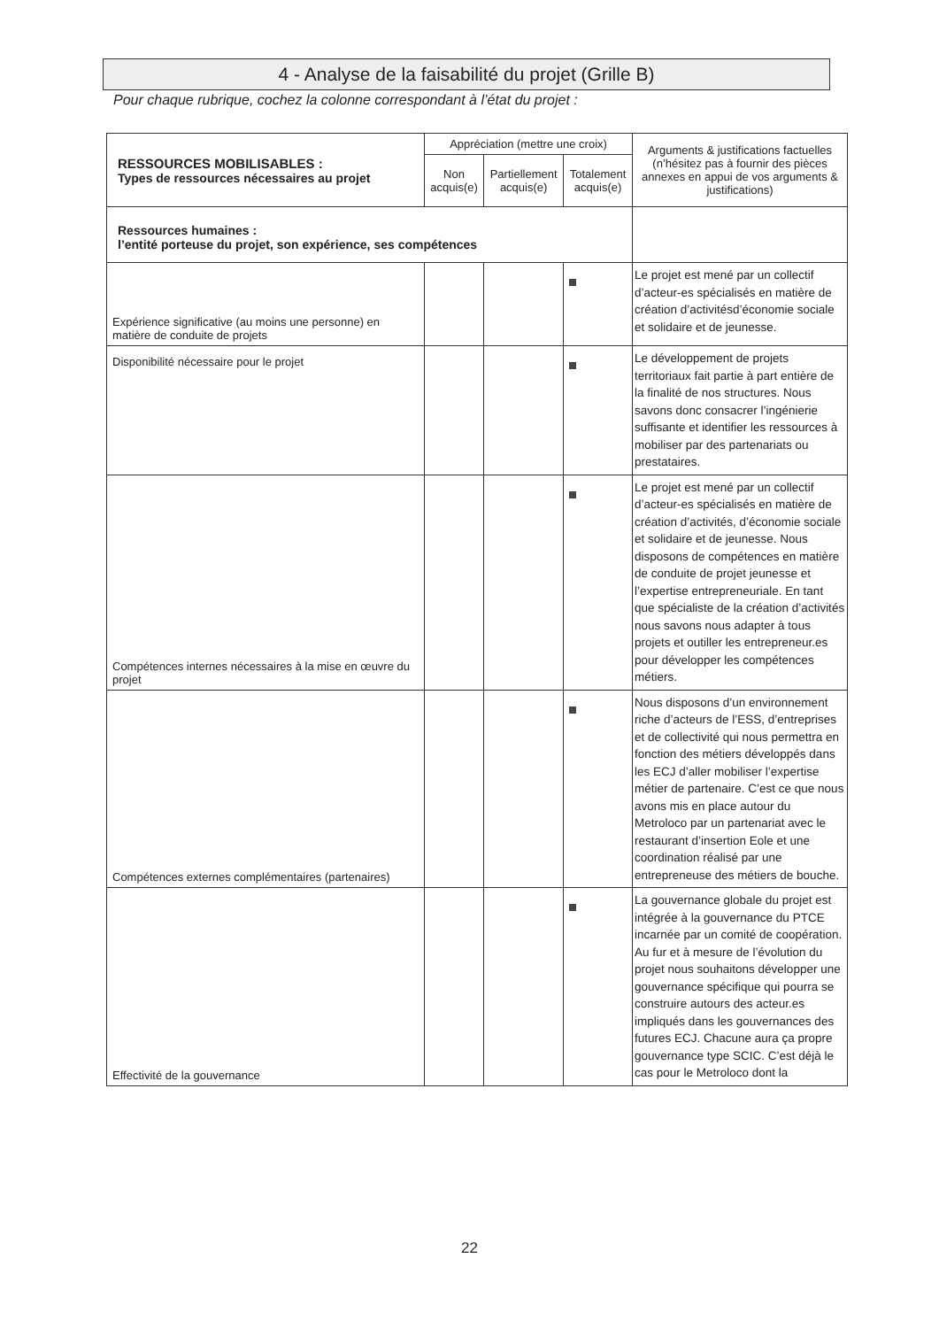4 - Analyse de la faisabilité du projet (Grille B)
Pour chaque rubrique, cochez la colonne correspondant à l’état du projet :
| RESSOURCES MOBILISABLES : Types de ressources nécessaires au projet | Appréciation (mettre une croix) | | | Arguments & justifications factuelles (n’hésitez pas à fournir des pièces annexes en appui de vos arguments & justifications) |
| --- | --- | --- | --- | --- |
| | Non acquis(e) | Partiellement acquis(e) | Totalement acquis(e) | |
| Ressources humaines : l’entité porteuse du projet, son expérience, ses compétences | | | | |
| Expérience significative (au moins une personne) en matière de conduite de projets | | | | Le projet est mené par un collectif d’acteur-es spécialisés en matière de création d’activitésd’économie sociale et solidaire et de jeunesse. |
| Disponibilité nécessaire pour le projet | | | | Le développement de projets territoriaux fait partie à part entière de la finalité de nos structures. Nous savons donc consacrer l’ingénierie suffisante et identifier les ressources à mobiliser par des partenariats ou prestataires. |
| Compétences internes nécessaires à la mise en œuvre du projet | | | | Le projet est mené par un collectif d’acteur-es spécialisés en matière de création d’activités, d’économie sociale et solidaire et de jeunesse. Nous disposons de compétences en matière de conduite de projet jeunesse et l’expertise entrepreneuriale. En tant que spécialiste de la création d’activités nous savons nous adapter à tous projets et outiller les entrepreneur.es pour développer les compétences métiers. |
| Compétences externes complémentaires (partenaires) | | | | Nous disposons d’un environnement riche d’acteurs de l’ESS, d’entreprises et de collectivité qui nous permettra en fonction des métiers développés dans les ECJ d’aller mobiliser l’expertise métier de partenaire. C’est ce que nous avons mis en place autour du Metroloco par un partenariat avec le restaurant d’insertion Eole et une coordination réalisé par une entrepreneuse des métiers de bouche. |
| Effectivité de la gouvernance | | | | La gouvernance globale du projet est intégrée à la gouvernance du PTCE incarnée par un comité de coopération. Au fur et à mesure de l’évolution du projet nous souhaitons développer une gouvernance spécifique qui pourra se construire autours des acteur.es impliqués dans les gouvernances des futures ECJ. Chacune aura ça propre gouvernance type SCIC. C’est déjà le cas pour le Metroloco dont la |
22